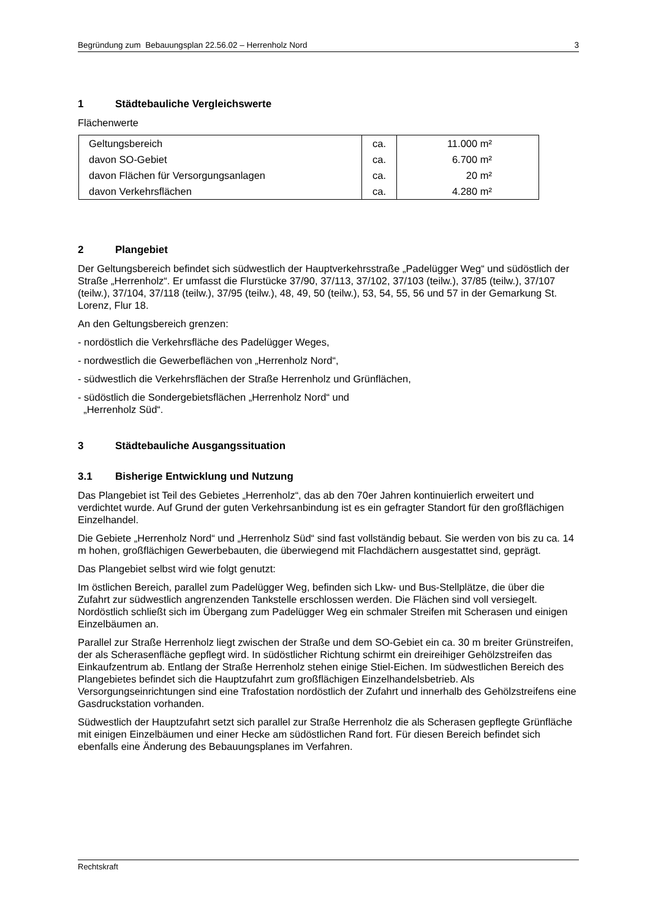Begründung zum Bebauungsplan 22.56.02 – Herrenholz Nord 3
1 Städtebauliche Vergleichswerte
Flächenwerte
| Geltungsbereich | ca. | 11.000 m² |
| davon SO-Gebiet | ca. | 6.700 m² |
| davon Flächen für Versorgungsanlagen | ca. | 20 m² |
| davon Verkehrsflächen | ca. | 4.280 m² |
2 Plangebiet
Der Geltungsbereich befindet sich südwestlich der Hauptverkehrsstraße „Padelügger Weg“ und südöstlich der Straße „Herrenholz“. Er umfasst die Flurstücke 37/90, 37/113, 37/102, 37/103 (teilw.), 37/85 (teilw.), 37/107 (teilw.), 37/104, 37/118 (teilw.), 37/95 (teilw.), 48, 49, 50 (teilw.), 53, 54, 55, 56 und 57 in der Gemarkung St. Lorenz, Flur 18.
An den Geltungsbereich grenzen:
- nordöstlich die Verkehrsfläche des Padelügger Weges,
- nordwestlich die Gewerbeflächen von „Herrenholz Nord“,
- südwestlich die Verkehrsflächen der Straße Herrenholz und Grünflächen,
- südöstlich die Sondergebietsflächen „Herrenholz Nord“ und
„Herrenholz Süd“.
3 Städtebauliche Ausgangssituation
3.1 Bisherige Entwicklung und Nutzung
Das Plangebiet ist Teil des Gebietes „Herrenholz“, das ab den 70er Jahren kontinuierlich erweitert und verdichtet wurde. Auf Grund der guten Verkehrsanbindung ist es ein gefragter Standort für den großflächigen Einzelhandel.
Die Gebiete „Herrenholz Nord“ und „Herrenholz Süd“ sind fast vollständig bebaut. Sie werden von bis zu ca. 14 m hohen, großflächigen Gewerbebauten, die überwiegend mit Flachdächern ausgestattet sind, geprägt.
Das Plangebiet selbst wird wie folgt genutzt:
Im östlichen Bereich, parallel zum Padelügger Weg, befinden sich Lkw- und Bus-Stellplätze, die über die Zufahrt zur südwestlich angrenzenden Tankstelle erschlossen werden. Die Flächen sind voll versiegelt. Nordöstlich schließt sich im Übergang zum Padelügger Weg ein schmaler Streifen mit Scherasen und einigen Einzelbäumen an.
Parallel zur Straße Herrenholz liegt zwischen der Straße und dem SO-Gebiet ein ca. 30 m breiter Grünstreifen, der als Scherasenfläche gepflegt wird. In südöstlicher Richtung schirmt ein dreireihiger Gehölzstreifen das Einkaufzentrum ab. Entlang der Straße Herrenholz stehen einige Stiel-Eichen. Im südwestlichen Bereich des Plangebietes befindet sich die Hauptzufahrt zum großflächigen Einzelhandelsbetrieb. Als Versorgungseinrichtungen sind eine Trafostation nordöstlich der Zufahrt und innerhalb des Gehölzstreifens eine Gasdruckstation vorhanden.
Südwestlich der Hauptzufahrt setzt sich parallel zur Straße Herrenholz die als Scherasen gepflegte Grünfläche mit einigen Einzelbäumen und einer Hecke am südöstlichen Rand fort. Für diesen Bereich befindet sich ebenfalls eine Änderung des Bebauungsplanes im Verfahren.
Rechtskraft